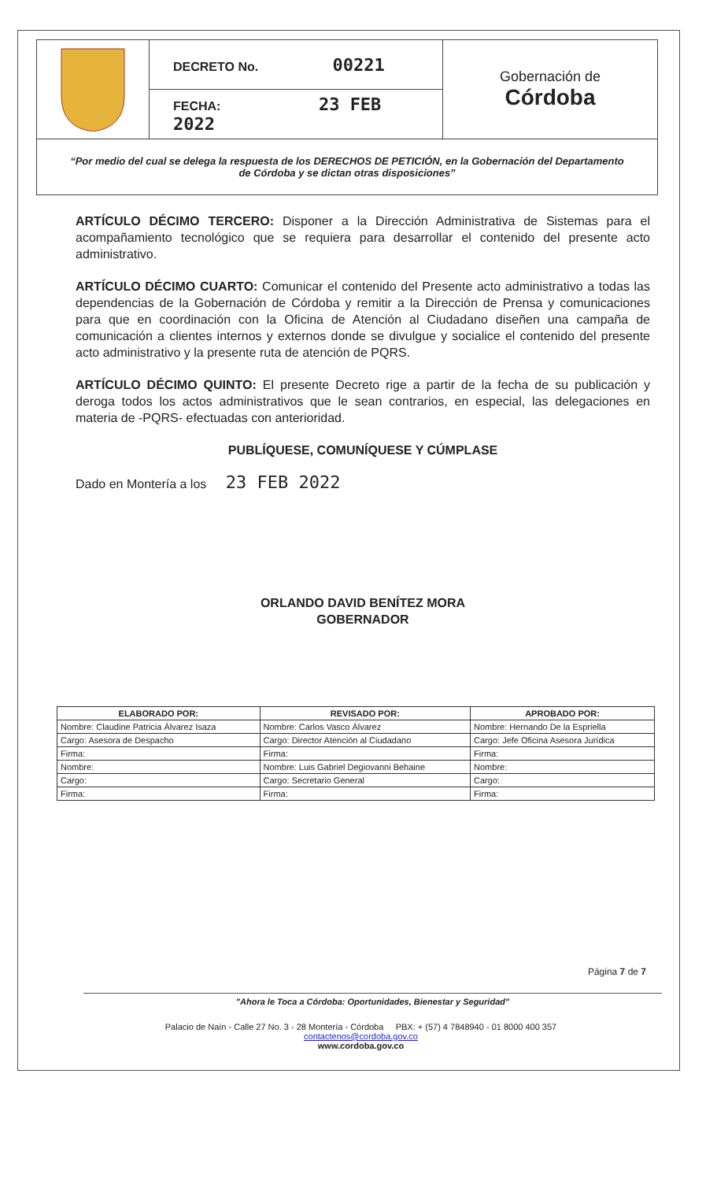| | DECRETO No. 00221 | Gobernación de Córdoba |
| | FECHA: 23 FEB 2022 | |
| “Por medio del cual se delega la respuesta de los DERECHOS DE PETICIÓN, en la Gobernación del Departamento de Córdoba y se dictan otras disposiciones” | | |
ARTÍCULO DÉCIMO TERCERO: Disponer a la Dirección Administrativa de Sistemas para el acompañamiento tecnológico que se requiera para desarrollar el contenido del presente acto administrativo.
ARTÍCULO DÉCIMO CUARTO: Comunicar el contenido del Presente acto administrativo a todas las dependencias de la Gobernación de Córdoba y remitir a la Dirección de Prensa y comunicaciones para que en coordinación con la Oficina de Atención al Ciudadano diseñen una campaña de comunicación a clientes internos y externos donde se divulgue y socialice el contenido del presente acto administrativo y la presente ruta de atención de PQRS.
ARTÍCULO DÉCIMO QUINTO: El presente Decreto rige a partir de la fecha de su publicación y deroga todos los actos administrativos que le sean contrarios, en especial, las delegaciones en materia de -PQRS- efectuadas con anterioridad.
PUBLÍQUESE, COMUNÍQUESE Y CÚMPLASE
Dado en Montería a los 23 FEB 2022
ORLANDO DAVID BENÍTEZ MORA
GOBERNADOR
| ELABORADO POR: | REVISADO POR: | APROBADO POR: |
| --- | --- | --- |
| Nombre: Claudine Patricia Álvarez Isaza | Nombre: Carlos Vasco Álvarez | Nombre: Hernando De la Espriella |
| Cargo: Asesora de Despacho | Cargo: Director Atención al Ciudadano | Cargo: Jefe Oficina Asesora Jurídica |
| Firma: | Firma: | Firma: |
| Nombre: | Nombre: Luis Gabriel Degiovanni Behaine | Nombre: |
| Cargo: | Cargo: Secretario General | Cargo: |
| Firma: | Firma: | Firma: |
Página 7 de 7
"Ahora le Toca a Córdoba: Oportunidades, Bienestar y Seguridad"
Palacio de Naín - Calle 27 No. 3 - 28 Montería - Córdoba PBX: + (57) 4 7848940 - 01 8000 400 357
contactenos@cordoba.gov.co
www.cordoba.gov.co